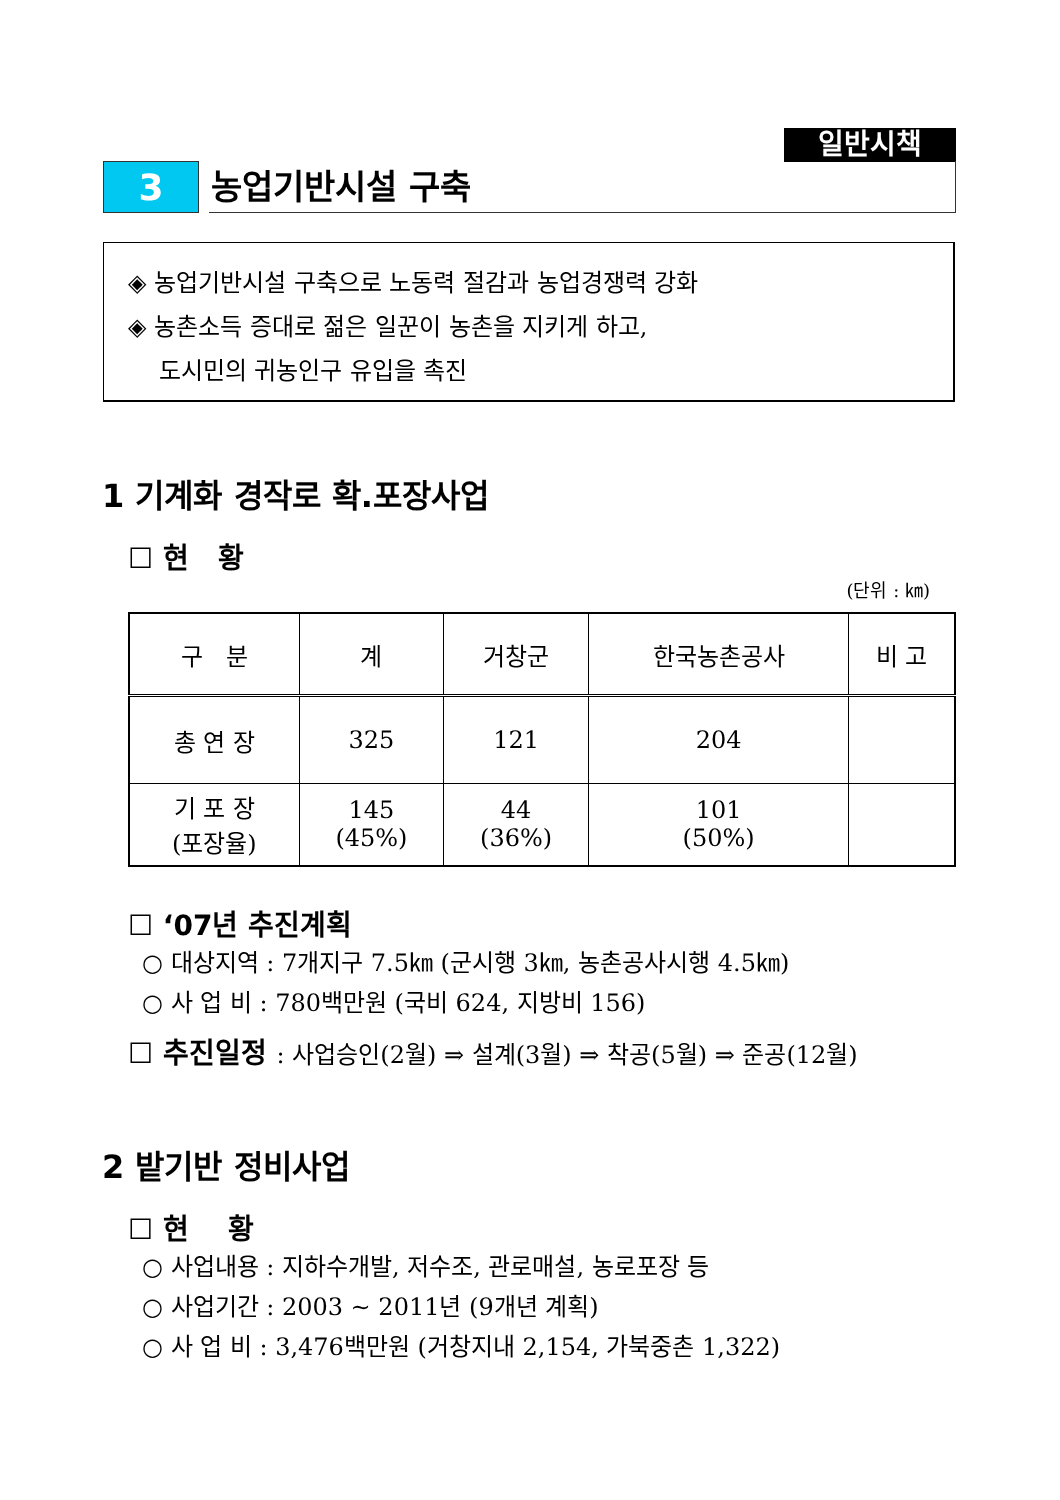일반시책
3
농업기반시설 구축
◈ 농업기반시설 구축으로 노동력 절감과 농업경쟁력 강화
◈ 농촌소득 증대로 젊은 일꾼이 농촌을 지키게 하고,
도시민의 귀농인구 유입을 촉진
1 기계화 경작로 확.포장사업
☐ 현 황
(단위 : ㎞)
| 구 분 | 계 | 거창군 | 한국농촌공사 | 비 고 |
| --- | --- | --- | --- | --- |
| 총 연 장 | 325 | 121 | 204 | |
| 기 포 장 (포장율) | 145 (45%) | 44 (36%) | 101 (50%) | |
☐ ‘07년 추진계획
○ 대상지역 : 7개지구 7.5㎞ (군시행 3㎞, 농촌공사시행 4.5㎞)
○ 사 업 비 : 780백만원 (국비 624, 지방비 156)
☐ 추진일정 : 사업승인(2월) ⇒ 설계(3월) ⇒ 착공(5월) ⇒ 준공(12월)
2 밭기반 정비사업
☐ 현 황
○ 사업내용 : 지하수개발, 저수조, 관로매설, 농로포장 등
○ 사업기간 : 2003 ~ 2011년 (9개년 계획)
○ 사 업 비 : 3,476백만원 (거창지내 2,154, 가북중촌 1,322)